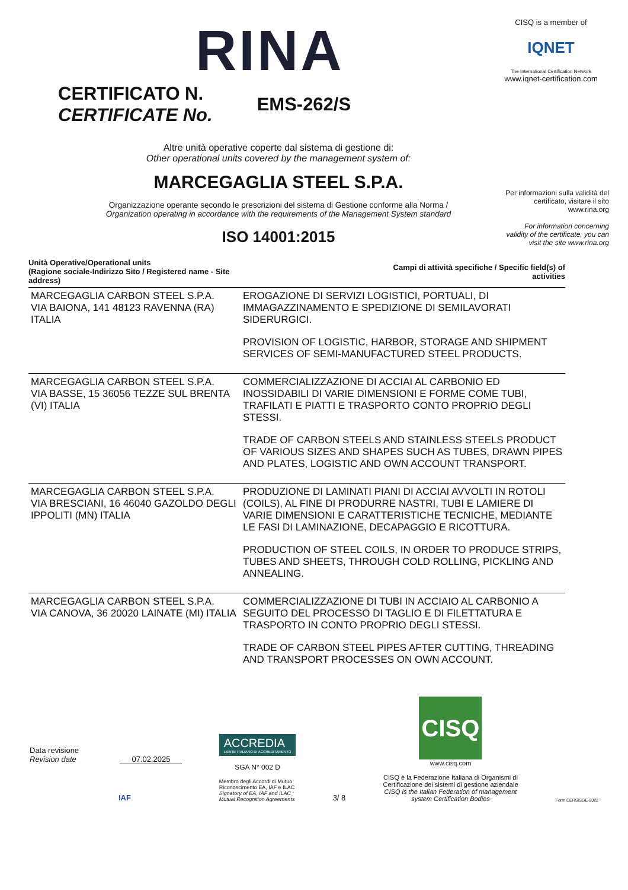RINA
CISQ is a member of
IQNET
The International Certification Network
www.iqnet-certification.com
CERTIFICATO N.
CERTIFICATE No.
EMS-262/S
Per informazioni sulla validità del certificato, visitare il sito www.rina.org
For information concerning validity of the certificate, you can visit the site www.rina.org
Altre unità operative coperte dal sistema di gestione di:
Other operational units covered by the management system of:
MARCEGAGLIA STEEL S.P.A.
Organizzazione operante secondo le prescrizioni del sistema di Gestione conforme alla Norma /
Organization operating in accordance with the requirements of the Management System standard
ISO 14001:2015
| Unità Operative/Operational units (Ragione sociale-Indirizzo Sito / Registered name - Site address) | Campi di attività specifiche / Specific field(s) of activities |
| --- | --- |
| MARCEGAGLIA CARBON STEEL S.P.A. VIA BAIONA, 141 48123 RAVENNA (RA) ITALIA | EROGAZIONE DI SERVIZI LOGISTICI, PORTUALI, DI IMMAGAZZINAMENTO E SPEDIZIONE DI SEMILAVORATI SIDERURGICI. PROVISION OF LOGISTIC, HARBOR, STORAGE AND SHIPMENT SERVICES OF SEMI-MANUFACTURED STEEL PRODUCTS. |
| MARCEGAGLIA CARBON STEEL S.P.A. VIA BASSE, 15 36056 TEZZE SUL BRENTA (VI) ITALIA | COMMERCIALIZZAZIONE DI ACCIAI AL CARBONIO ED INOSSIDABILI DI VARIE DIMENSIONI E FORME COME TUBI, TRAFILATI E PIATTI E TRASPORTO CONTO PROPRIO DEGLI STESSI. TRADE OF CARBON STEELS AND STAINLESS STEELS PRODUCT OF VARIOUS SIZES AND SHAPES SUCH AS TUBES, DRAWN PIPES AND PLATES, LOGISTIC AND OWN ACCOUNT TRANSPORT. |
| MARCEGAGLIA CARBON STEEL S.P.A. VIA BRESCIANI, 16 46040 GAZOLDO DEGLI IPPOLITI (MN) ITALIA | PRODUZIONE DI LAMINATI PIANI DI ACCIAI AVVOLTI IN ROTOLI (COILS), AL FINE DI PRODURRE NASTRI, TUBI E LAMIERE DI VARIE DIMENSIONI E CARATTERISTICHE TECNICHE, MEDIANTE LE FASI DI LAMINAZIONE, DECAPAGGIO E RICOTTURA. PRODUCTION OF STEEL COILS, IN ORDER TO PRODUCE STRIPS, TUBES AND SHEETS, THROUGH COLD ROLLING, PICKLING AND ANNEALING. |
| MARCEGAGLIA CARBON STEEL S.P.A. VIA CANOVA, 36 20020 LAINATE (MI) ITALIA | COMMERCIALIZZAZIONE DI TUBI IN ACCIAIO AL CARBONIO A SEGUITO DEL PROCESSO DI TAGLIO E DI FILETTATURA E TRASPORTO IN CONTO PROPRIO DEGLI STESSI. TRADE OF CARBON STEEL PIPES AFTER CUTTING, THREADING AND TRANSPORT PROCESSES ON OWN ACCOUNT. |
Data revisione
Revision date 07.02.2025
IAF
ACCREDIA
L'ENTE ITALIANO DI ACCREDITAMENTO
SGA N° 002 D
Membro degli Accordi di Mutuo
Riconoscimento EA, IAF e ILAC
Signatory of EA, IAF and ILAC
Mutual Recognition Agreements
3/ 8
CISQ
www.cisq.com
CISQ è la Federazione Italiana di Organismi di Certificazione dei sistemi di gestione aziendale
CISQ is the Italian Federation of management system Certification Bodies
Form CERSISGE-2022